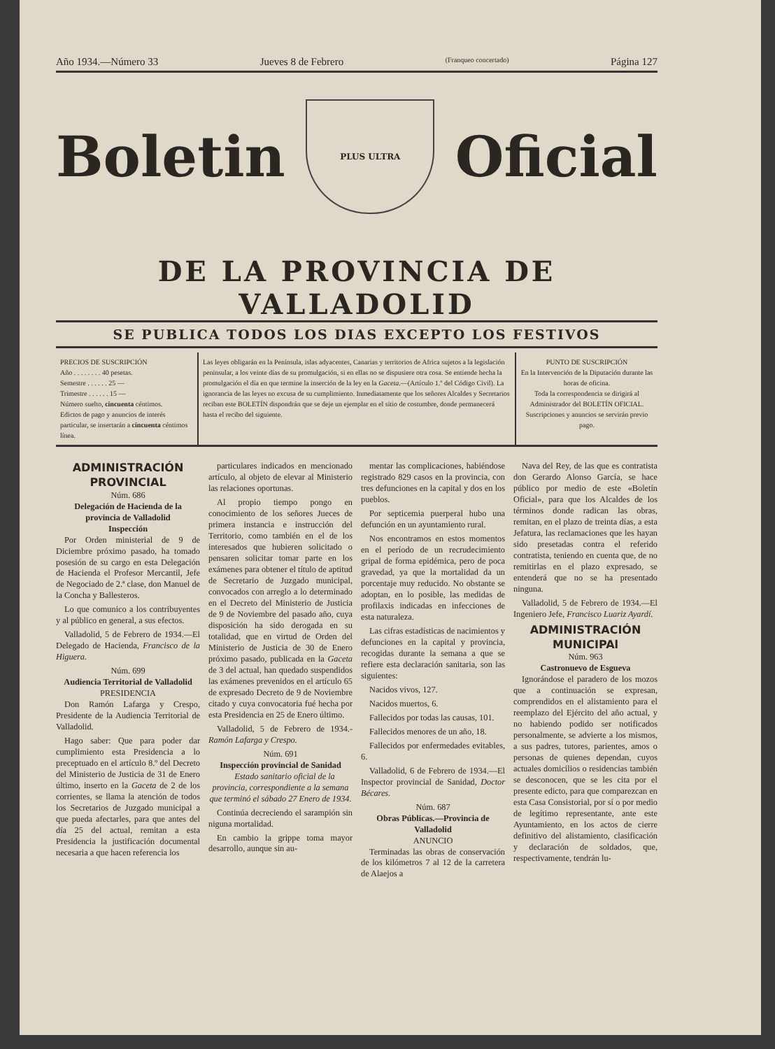Año 1934.—Número 33 Jueves 8 de Febrero (Franqueo concertado) Página 127
Boletin
PLUS ULTRA
Oficial
DE LA PROVINCIA DE VALLADOLID
SE PUBLICA TODOS LOS DIAS EXCEPTO LOS FESTIVOS
PRECIOS DE SUSCRIPCIÓN
Año . . . . . . . . 40 pesetas.
Semestre . . . . . . 25 —
Trimestre . . . . . . 15 —
Número suelto, cincuenta céntimos.
Edictos de pago y anuncios de interés particular, se insertarán a cincuenta céntimos línea.
Las leyes obligarán en la Península, islas adyacentes, Canarias y territorios de Africa sujetos a la legislación peninsular, a los veinte días de su promulgación, si en ellas no se dispusiere otra cosa. Se entiende hecha la promulgación el día en que termine la inserción de la ley en la Gaceta.—(Artículo 1.º del Código Civil). La ignorancia de las leyes no excusa de su cumplimiento. Inmediatamente que los señores Alcaldes y Secretarios reciban este BOLETÍN dispondrán que se deje un ejemplar en el sitio de costumbre, donde permanecerá hasta el recibo del siguiente.
PUNTO DE SUSCRIPCIÓN
En la Intervención de la Diputación durante las horas de oficina.
Toda la correspondencia se dirigirá al Administrador del BOLETÍN OFICIAL.
Suscripciones y anuncios se servirán previo pago.
ADMINISTRACIÓN PROVINCIAL
Núm. 686
Delegación de Hacienda de la provincia de Valladolid
Inspección
Por Orden ministerial de 9 de Diciembre próximo pasado, ha tomado posesión de su cargo en esta Delegación de Hacienda el Profesor Mercantil, Jefe de Negociado de 2.ª clase, don Manuel de la Concha y Ballesteros.
Lo que comunico a los contribuyentes y al público en general, a sus efectos.
Valladolid, 5 de Febrero de 1934.—El Delegado de Hacienda, Francisco de la Higuera.
Núm. 699
Audiencia Territorial de Valladolid
PRESIDENCIA
Don Ramón Lafarga y Crespo, Presidente de la Audiencia Territorial de Valladolid.
Hago saber: Que para poder dar cumplimiento esta Presidencia a lo preceptuado en el artículo 8.º del Decreto del Ministerio de Justicia de 31 de Enero último, inserto en la Gaceta de 2 de los corrientes, se llama la atención de todos los Secretarios de Juzgado municipal a que pueda afectarles, para que antes del día 25 del actual, remitan a esta Presidencia la justificación documental necesaria a que hacen referencia los
particulares indicados en mencionado artículo, al objeto de elevar al Ministerio las relaciones oportunas.
Al propio tiempo pongo en conocimiento de los señores Jueces de primera instancia e instrucción del Territorio, como también en el de los interesados que hubieren solicitado o pensaren solicitar tomar parte en los exámenes para obtener el título de aptitud de Secretario de Juzgado municipal, convocados con arreglo a lo determinado en el Decreto del Ministerio de Justicia de 9 de Noviembre del pasado año, cuya disposición ha sido derogada en su totalidad, que en virtud de Orden del Ministerio de Justicia de 30 de Enero próximo pasado, publicada en la Gaceta de 3 del actual, han quedado suspendidos las exámenes prevenidos en el artículo 65 de expresado Decreto de 9 de Noviembre citado y cuya convocatoria fué hecha por esta Presidencia en 25 de Enero último.
Valladolid, 5 de Febrero de 1934.-Ramón Lafarga y Crespo.
Núm. 691
Inspección provincial de Sanidad
Estado sanitario oficial de la provincia, correspondiente a la semana que terminó el sábado 27 Enero de 1934.
Continúa decreciendo el sarampión sin niguna mortalidad.
En cambio la grippe toma mayor desarrollo, aunque sin au-
mentar las complicaciones, habiéndose registrado 829 casos en la provincia, con tres defunciones en la capital y dos en los pueblos.
Por septicemia puerperal hubo una defunción en un ayuntamiento rural.
Nos encontramos en estos momentos en el período de un recrudecimiento gripal de forma epidémica, pero de poca gravedad, ya que la mortalidad da un porcentaje muy reducido. No obstante se adoptan, en lo posible, las medidas de profilaxis indicadas en infecciones de esta naturaleza.
Las cifras estadísticas de nacimientos y defunciones en la capital y provincia, recogidas durante la semana a que se refiere esta declaración sanitaria, son las siguientes:
Nacidos vivos, 127.
Nacidos muertos, 6.
Fallecidos por todas las causas, 101.
Fallecidos menores de un año, 18.
Fallecidos por enfermedades evitables, 6.
Valladolid, 6 de Febrero de 1934.—El Inspector provincial de Sanidad, Doctor Bécares.
Núm. 687
Obras Públicas.—Provincia de Valladolid
ANUNCIO
Terminadas las obras de conservación de los kilómetros 7 al 12 de la carretera de Alaejos a
Nava del Rey, de las que es contratista don Gerardo Alonso García, se hace público por medio de este «Boletín Oficial», para que los Alcaldes de los términos donde radican las obras, remitan, en el plazo de treinta días, a esta Jefatura, las reclamaciones que les hayan sido presetadas contra el referido contratista, teniendo en cuenta que, de no remitirlas en el plazo expresado, se entenderá que no se ha presentado ninguna.
Valladolid, 5 de Febrero de 1934.—El Ingeniero Jefe, Francisco Luariz Ayardí.
ADMINISTRACIÓN MUNICIPAl
Núm. 963
Castronuevo de Esgueva
Ignorándose el paradero de los mozos que a continuación se expresan, comprendidos en el alistamiento para el reemplazo del Ejército del año actual, y no habiendo podido ser notificados personalmente, se advierte a los mismos, a sus padres, tutores, parientes, amos o personas de quienes dependan, cuyos actuales domicilios o residencias también se desconocen, que se les cita por el presente edicto, para que comparezcan en esta Casa Consistorial, por sí o por medio de legítimo representante, ante este Ayuntamiento, en los actos de cierre definitivo del alistamiento, clasificación y declaración de soldados, que, respectivamente, tendrán lu-